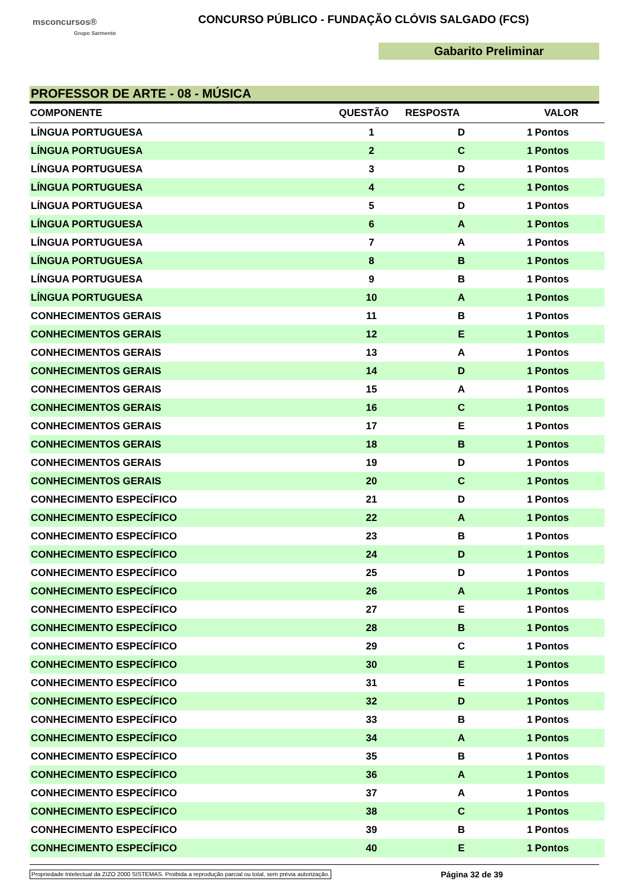msconcursos®
Grupo Sarmento
CONCURSO PÚBLICO - FUNDAÇÃO CLÓVIS SALGADO (FCS)
Gabarito Preliminar
PROFESSOR DE ARTE - 08 - MÚSICA
| COMPONENTE | QUESTÃO | RESPOSTA | VALOR | |
| --- | --- | --- | --- | --- |
| LÍNGUA PORTUGUESA | 1 | D | 1 | Pontos |
| LÍNGUA PORTUGUESA | 2 | C | 1 | Pontos |
| LÍNGUA PORTUGUESA | 3 | D | 1 | Pontos |
| LÍNGUA PORTUGUESA | 4 | C | 1 | Pontos |
| LÍNGUA PORTUGUESA | 5 | D | 1 | Pontos |
| LÍNGUA PORTUGUESA | 6 | A | 1 | Pontos |
| LÍNGUA PORTUGUESA | 7 | A | 1 | Pontos |
| LÍNGUA PORTUGUESA | 8 | B | 1 | Pontos |
| LÍNGUA PORTUGUESA | 9 | B | 1 | Pontos |
| LÍNGUA PORTUGUESA | 10 | A | 1 | Pontos |
| CONHECIMENTOS GERAIS | 11 | B | 1 | Pontos |
| CONHECIMENTOS GERAIS | 12 | E | 1 | Pontos |
| CONHECIMENTOS GERAIS | 13 | A | 1 | Pontos |
| CONHECIMENTOS GERAIS | 14 | D | 1 | Pontos |
| CONHECIMENTOS GERAIS | 15 | A | 1 | Pontos |
| CONHECIMENTOS GERAIS | 16 | C | 1 | Pontos |
| CONHECIMENTOS GERAIS | 17 | E | 1 | Pontos |
| CONHECIMENTOS GERAIS | 18 | B | 1 | Pontos |
| CONHECIMENTOS GERAIS | 19 | D | 1 | Pontos |
| CONHECIMENTOS GERAIS | 20 | C | 1 | Pontos |
| CONHECIMENTO ESPECÍFICO | 21 | D | 1 | Pontos |
| CONHECIMENTO ESPECÍFICO | 22 | A | 1 | Pontos |
| CONHECIMENTO ESPECÍFICO | 23 | B | 1 | Pontos |
| CONHECIMENTO ESPECÍFICO | 24 | D | 1 | Pontos |
| CONHECIMENTO ESPECÍFICO | 25 | D | 1 | Pontos |
| CONHECIMENTO ESPECÍFICO | 26 | A | 1 | Pontos |
| CONHECIMENTO ESPECÍFICO | 27 | E | 1 | Pontos |
| CONHECIMENTO ESPECÍFICO | 28 | B | 1 | Pontos |
| CONHECIMENTO ESPECÍFICO | 29 | C | 1 | Pontos |
| CONHECIMENTO ESPECÍFICO | 30 | E | 1 | Pontos |
| CONHECIMENTO ESPECÍFICO | 31 | E | 1 | Pontos |
| CONHECIMENTO ESPECÍFICO | 32 | D | 1 | Pontos |
| CONHECIMENTO ESPECÍFICO | 33 | B | 1 | Pontos |
| CONHECIMENTO ESPECÍFICO | 34 | A | 1 | Pontos |
| CONHECIMENTO ESPECÍFICO | 35 | B | 1 | Pontos |
| CONHECIMENTO ESPECÍFICO | 36 | A | 1 | Pontos |
| CONHECIMENTO ESPECÍFICO | 37 | A | 1 | Pontos |
| CONHECIMENTO ESPECÍFICO | 38 | C | 1 | Pontos |
| CONHECIMENTO ESPECÍFICO | 39 | B | 1 | Pontos |
| CONHECIMENTO ESPECÍFICO | 40 | E | 1 | Pontos |
Propriedade Intelectual da ZIZO 2000 SISTEMAS. Proibida a reprodução parcial ou total, sem prévia autorização. Página 32 de 39